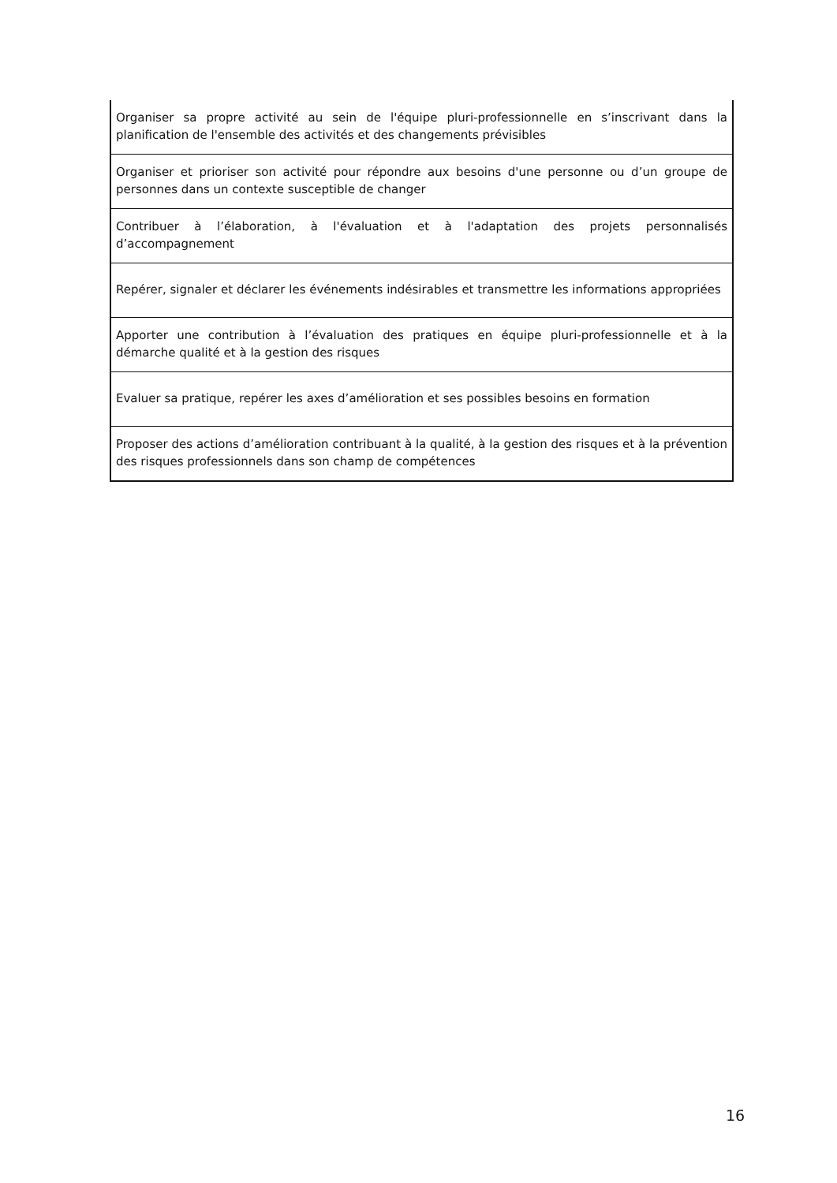| Organiser sa propre activité au sein de l'équipe pluri-professionnelle en s’inscrivant dans la planification de l'ensemble des activités et des changements prévisibles |
| Organiser et prioriser son activité pour répondre aux besoins d'une personne ou d’un groupe de personnes dans un contexte susceptible de changer |
| Contribuer à l’élaboration, à l'évaluation et à l'adaptation des projets personnalisés d’accompagnement |
| Repérer, signaler et déclarer les événements indésirables et transmettre les informations appropriées |
| Apporter une contribution à l’évaluation des pratiques en équipe pluri-professionnelle et à la démarche qualité et à la gestion des risques |
| Evaluer sa pratique, repérer les axes d’amélioration et ses possibles besoins en formation |
| Proposer des actions d’amélioration contribuant à la qualité, à la gestion des risques et à la prévention des risques professionnels dans son champ de compétences |
16